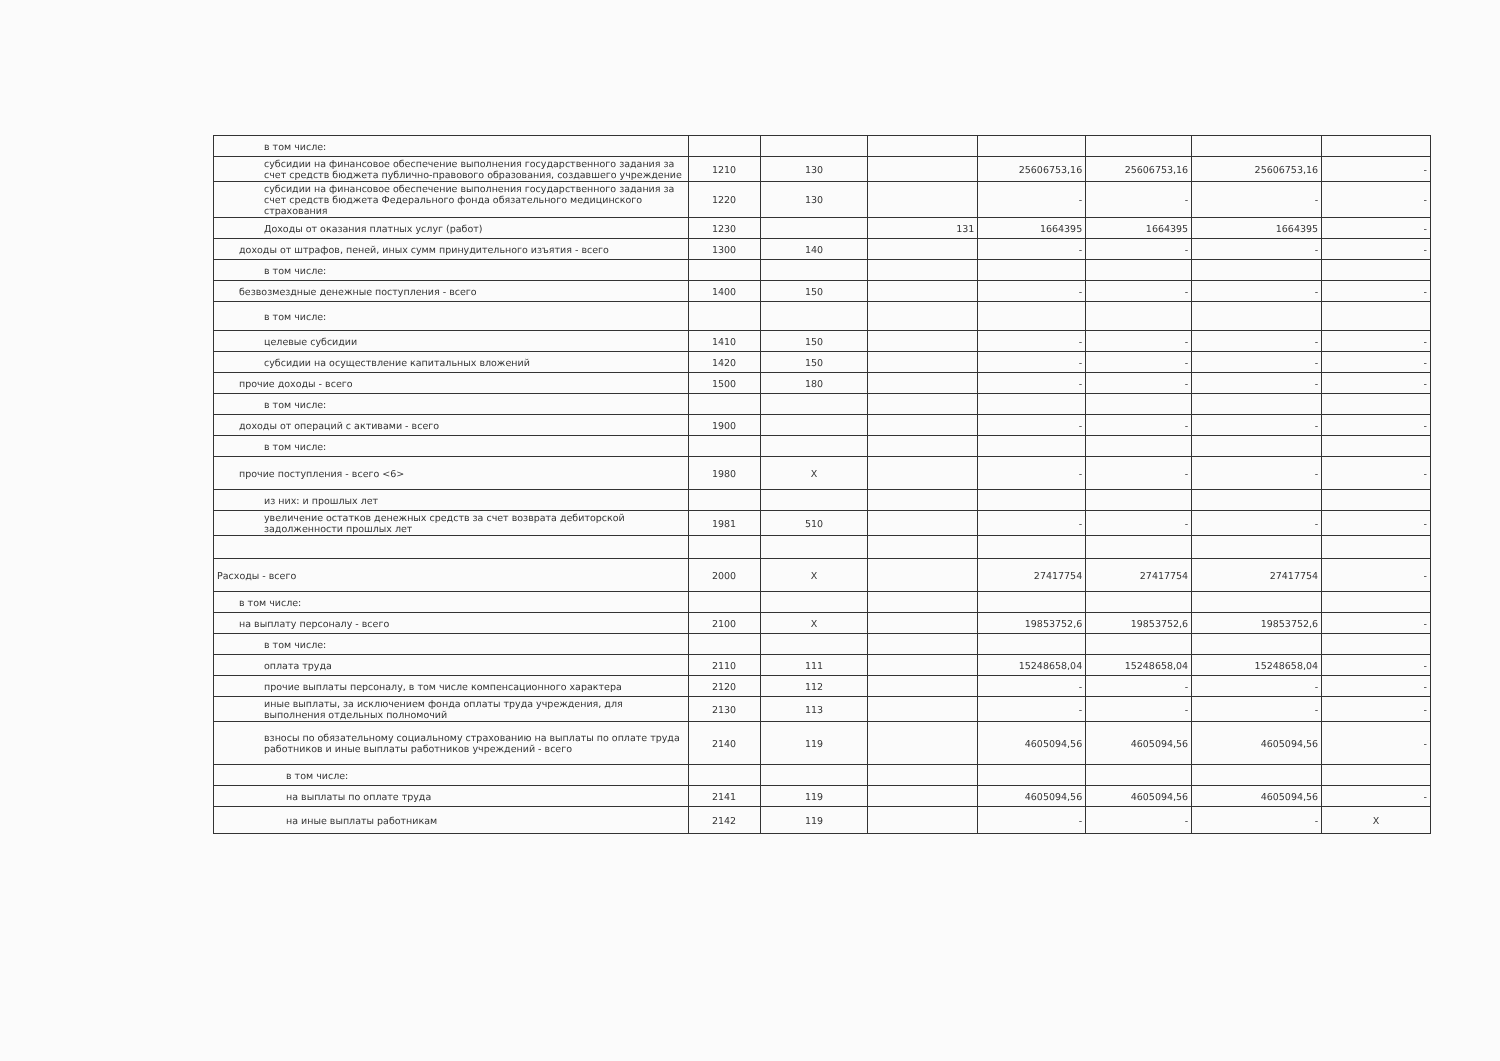| в том числе: | | | | | | | |
| субсидии на финансовое обеспечение выполнения государственного задания за счет средств бюджета публично-правового образования, создавшего учреждение | 1210 | 130 | | 25606753,16 | 25606753,16 | 25606753,16 | - |
| субсидии на финансовое обеспечение выполнения государственного задания за счет средств бюджета Федерального фонда обязательного медицинского страхования | 1220 | 130 | | - | - | - | - |
| Доходы от оказания платных услуг (работ) | 1230 | | 131 | 1664395 | 1664395 | 1664395 | - |
| доходы от штрафов, пеней, иных сумм принудительного изъятия - всего | 1300 | 140 | | - | - | - | - |
| в том числе: | | | | | | | |
| безвозмездные денежные поступления - всего | 1400 | 150 | | - | - | - | - |
| в том числе: | | | | | | | |
| целевые субсидии | 1410 | 150 | | - | - | - | - |
| субсидии на осуществление капитальных вложений | 1420 | 150 | | - | - | - | - |
| прочие доходы - всего | 1500 | 180 | | - | - | - | - |
| в том числе: | | | | | | | |
| доходы от операций с активами - всего | 1900 | | | - | - | - | - |
| в том числе: | | | | | | | |
| прочие поступления - всего <6> | 1980 | X | | - | - | - | - |
| из них: и прошлых лет | | | | | | | |
| увеличение остатков денежных средств за счет возврата дебиторской задолженности прошлых лет | 1981 | 510 | | - | - | - | - |
| Расходы - всего | 2000 | X | | 27417754 | 27417754 | 27417754 | - |
| в том числе: | | | | | | | |
| на выплату персоналу - всего | 2100 | X | | 19853752,6 | 19853752,6 | 19853752,6 | - |
| в том числе: | | | | | | | |
| оплата труда | 2110 | 111 | | 15248658,04 | 15248658,04 | 15248658,04 | - |
| прочие выплаты персоналу, в том числе компенсационного характера | 2120 | 112 | | - | - | - | - |
| иные выплаты, за исключением фонда оплаты труда учреждения, для выполнения отдельных полномочий | 2130 | 113 | | - | - | - | - |
| взносы по обязательному социальному страхованию на выплаты по оплате труда работников и иные выплаты работников учреждений - всего | 2140 | 119 | | 4605094,56 | 4605094,56 | 4605094,56 | - |
| в том числе: | | | | | | | |
| на выплаты по оплате труда | 2141 | 119 | | 4605094,56 | 4605094,56 | 4605094,56 | - |
| на иные выплаты работникам | 2142 | 119 | | - | - | - | X |